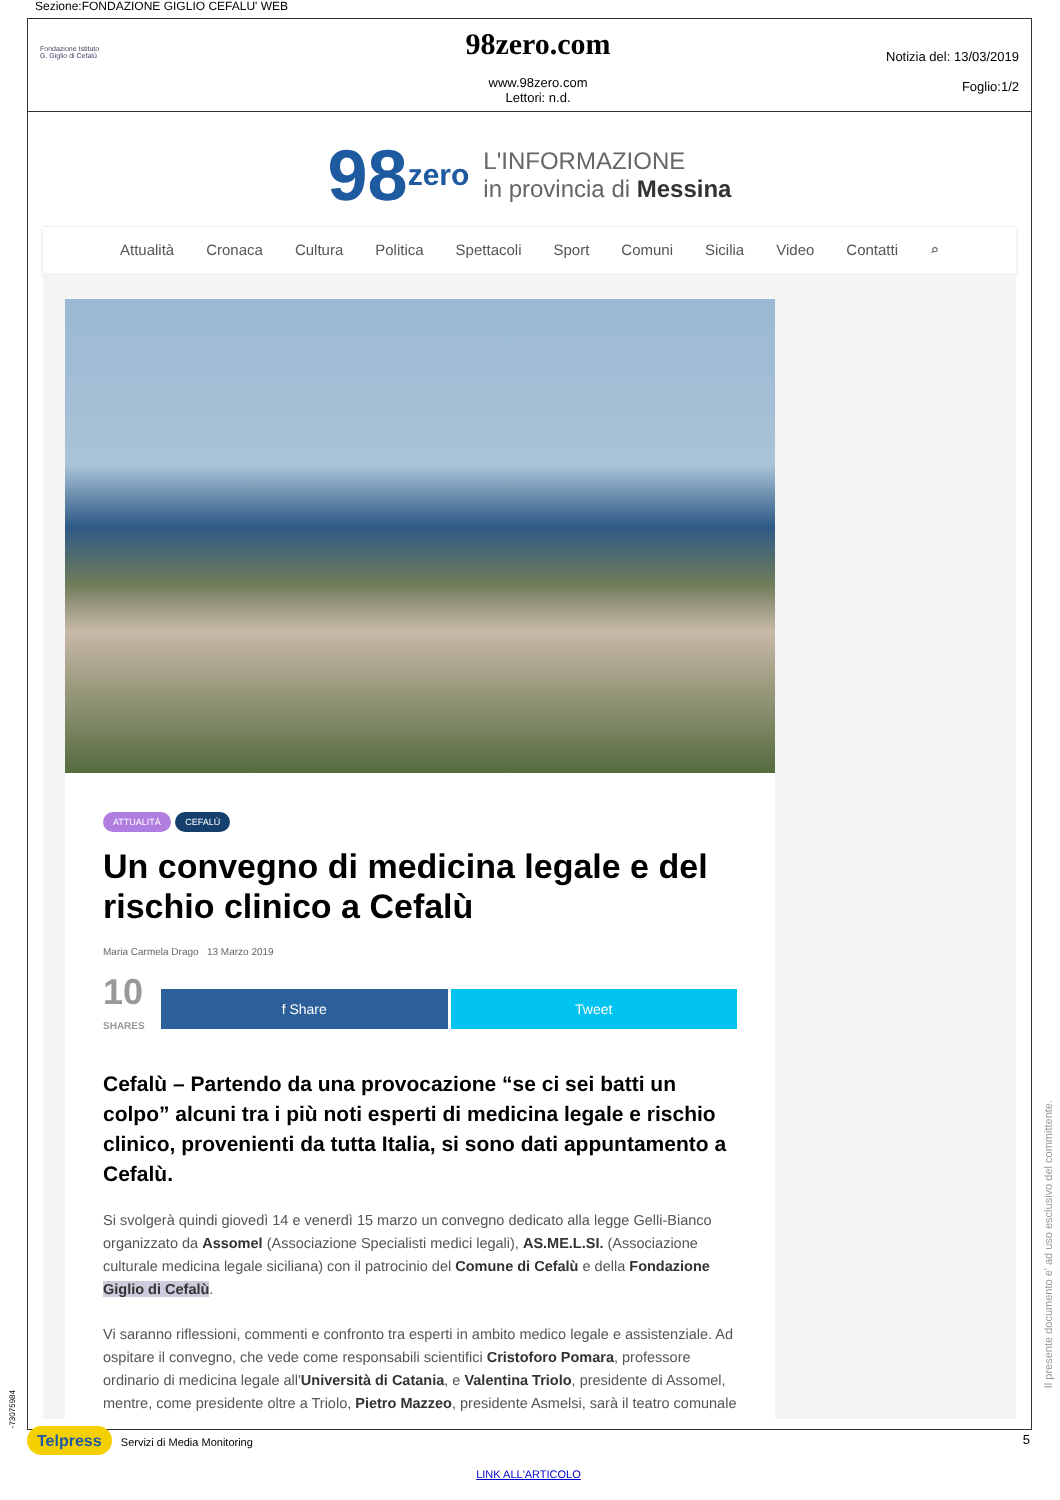Sezione:FONDAZIONE GIGLIO CEFALU' WEB
Fondazione Istituto
G. Giglio di Cefalù
98zero.com
www.98zero.com
Lettori: n.d.
Notizia del: 13/03/2019
Foglio:1/2
98 zero L'INFORMAZIONE
in provincia di Messina
Attualità Cronaca Cultura Politica Spettacoli Sport Comuni Sicilia Video Contatti ⌕
ATTUALITÀ CEFALÙ
Un convegno di medicina legale e del rischio clinico a Cefalù
Maria Carmela Drago 13 Marzo 2019
10
SHARES
f Share Tweet
Cefalù – Partendo da una provocazione “se ci sei batti un colpo” alcuni tra i più noti esperti di medicina legale e rischio clinico, provenienti da tutta Italia, si sono dati appuntamento a Cefalù.
Si svolgerà quindi giovedì 14 e venerdì 15 marzo un convegno dedicato alla legge Gelli-Bianco organizzato da Assomel (Associazione Specialisti medici legali), AS.ME.L.SI. (Associazione culturale medicina legale siciliana) con il patrocinio del Comune di Cefalù e della Fondazione Giglio di Cefalù.
Vi saranno riflessioni, commenti e confronto tra esperti in ambito medico legale e assistenziale. Ad ospitare il convegno, che vede come responsabili scientifici Cristoforo Pomara, professore ordinario di medicina legale all'Università di Catania, e Valentina Triolo, presidente di Assomel, mentre, come presidente oltre a Triolo, Pietro Mazzeo, presidente Asmelsi, sarà il teatro comunale
Il presente documento e' ad uso esclusivo del committente.
Telpress Servizi di Media Monitoring 5
LINK ALL'ARTICOLO
-73075984